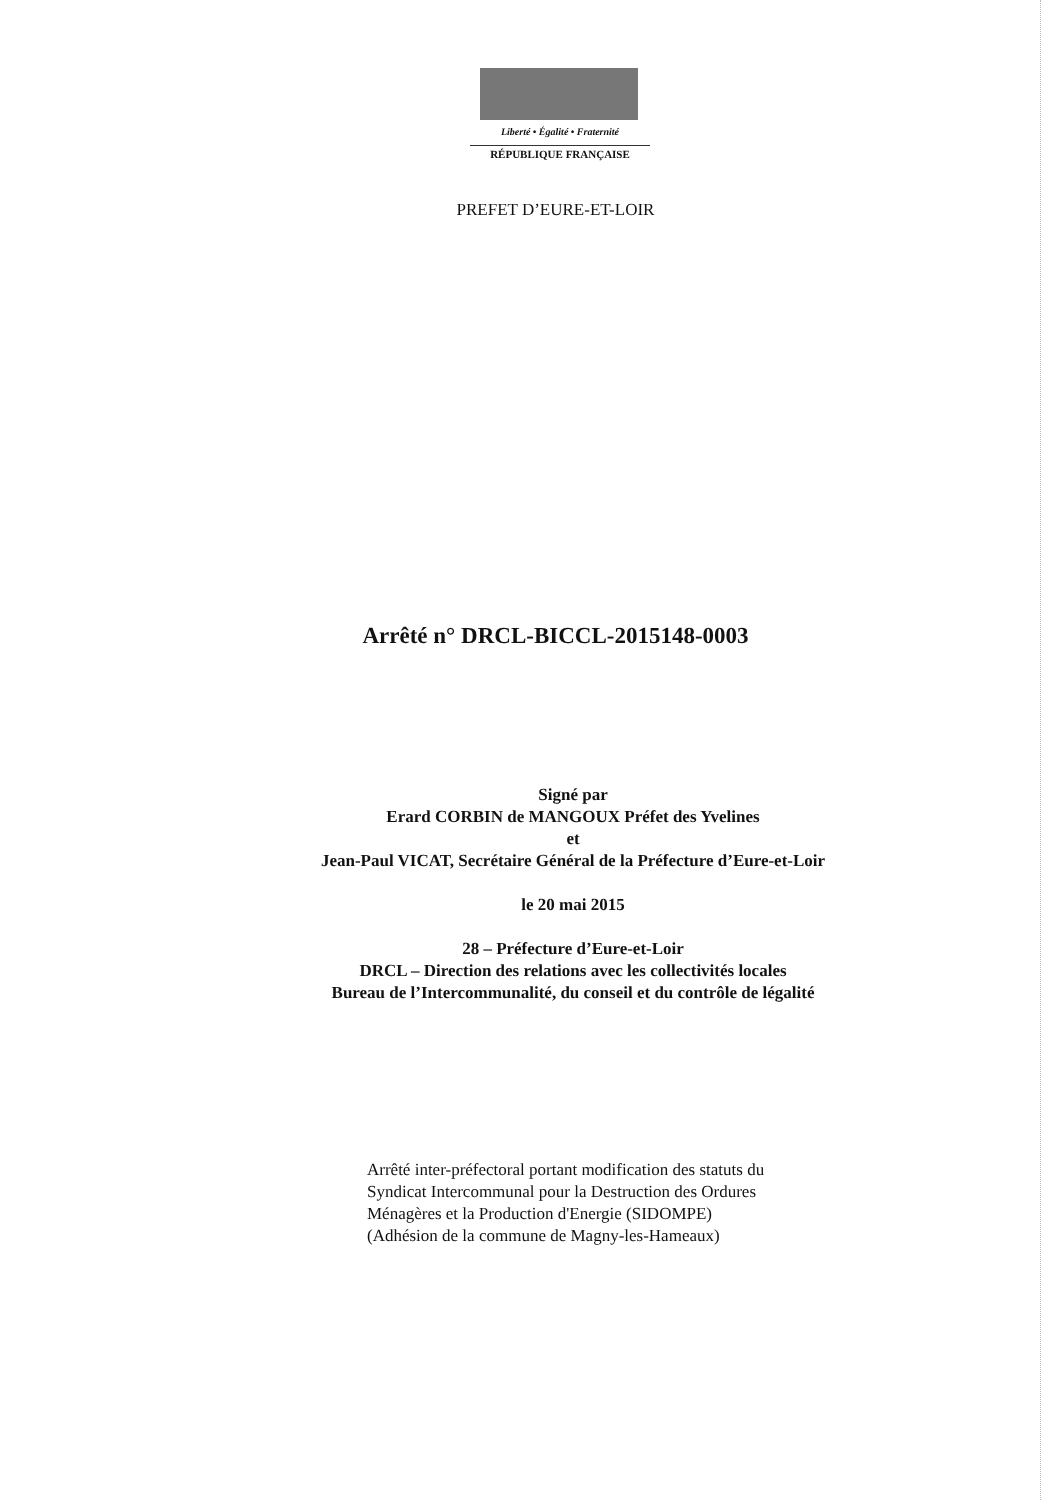Liberté • Égalité • Fraternité
RÉPUBLIQUE FRANÇAISE
PREFET D’EURE-ET-LOIR
Arrêté n° DRCL-BICCL-2015148-0003
Signé par
Erard CORBIN de MANGOUX Préfet des Yvelines
et
Jean-Paul VICAT, Secrétaire Général de la Préfecture d’Eure-et-Loir
le 20 mai 2015
28 – Préfecture d’Eure-et-Loir
DRCL – Direction des relations avec les collectivités locales
Bureau de l’Intercommunalité, du conseil et du contrôle de légalité
Arrêté inter-préfectoral portant modification des statuts du
Syndicat Intercommunal pour la Destruction des Ordures
Ménagères et la Production d'Energie (SIDOMPE)
(Adhésion de la commune de Magny-les-Hameaux)